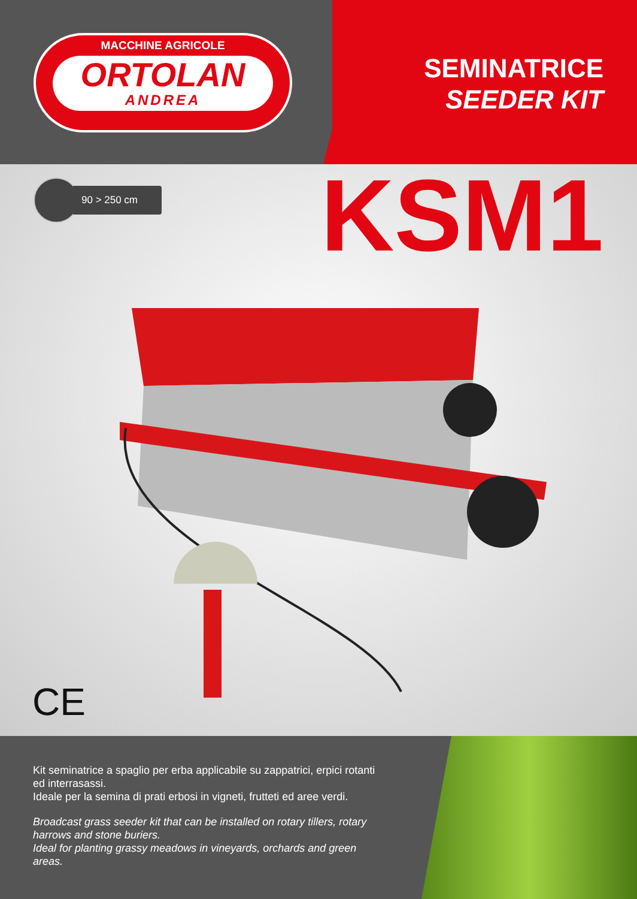MACCHINE AGRICOLE
ORTOLAN
ANDREA
SEMINATRICE
SEEDER KIT
90 > 250 cm KSM1
CE
Kit seminatrice a spaglio per erba applicabile su zappatrici, erpici rotanti ed interrasassi.
Ideale per la semina di prati erbosi in vigneti, frutteti ed aree verdi.
Broadcast grass seeder kit that can be installed on rotary tillers, rotary harrows and stone buriers.
Ideal for planting grassy meadows in vineyards, orchards and green areas.